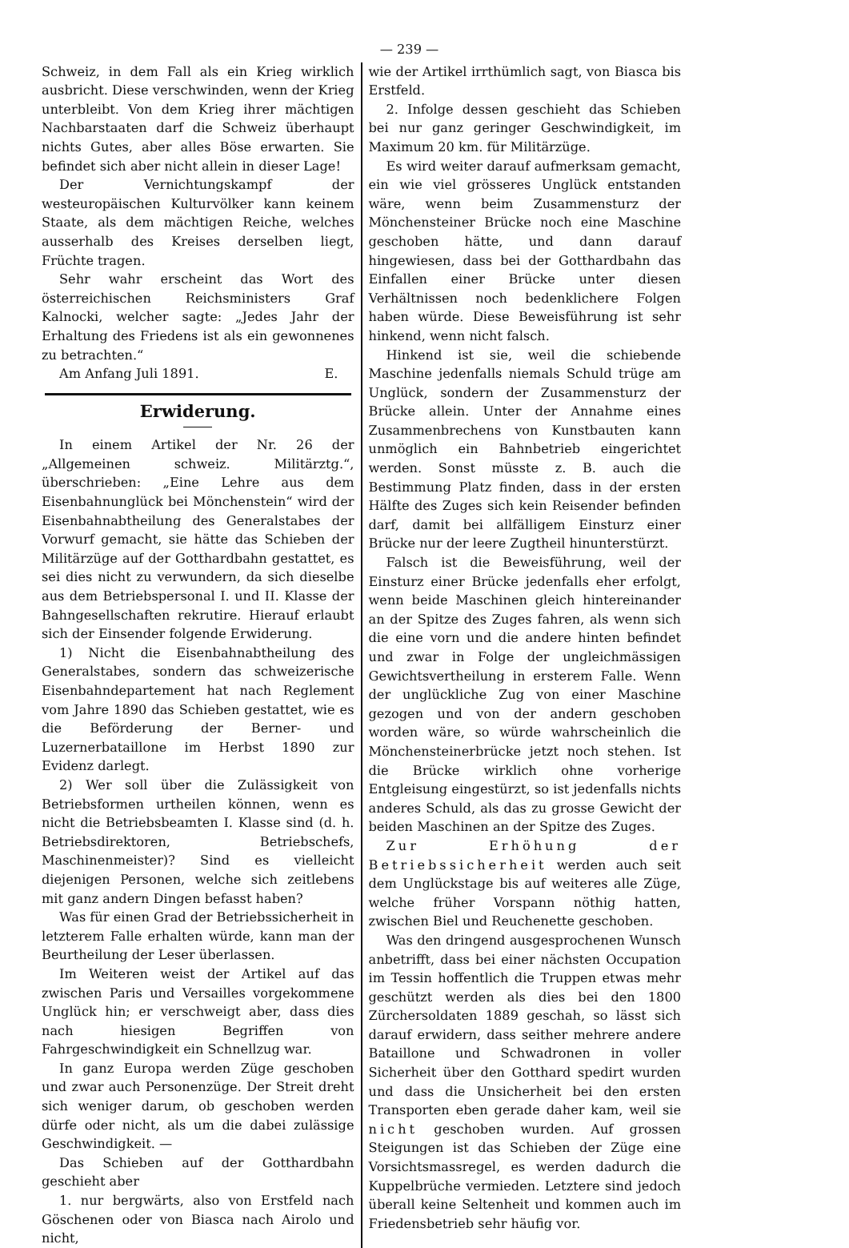— 239 —
Schweiz, in dem Fall als ein Krieg wirklich ausbricht. Diese verschwinden, wenn der Krieg unterbleibt. Von dem Krieg ihrer mächtigen Nachbarstaaten darf die Schweiz überhaupt nichts Gutes, aber alles Böse erwarten. Sie befindet sich aber nicht allein in dieser Lage!
Der Vernichtungskampf der westeuropäischen Kulturvölker kann keinem Staate, als dem mächtigen Reiche, welches ausserhalb des Kreises derselben liegt, Früchte tragen.
Sehr wahr erscheint das Wort des österreichischen Reichsministers Graf Kalnocki, welcher sagte: „Jedes Jahr der Erhaltung des Friedens ist als ein gewonnenes zu betrachten.“
Am Anfang Juli 1891. E.
Erwiderung.
In einem Artikel der Nr. 26 der „Allgemeinen schweiz. Militärztg.“, überschrieben: „Eine Lehre aus dem Eisenbahnunglück bei Mönchenstein“ wird der Eisenbahnabtheilung des Generalstabes der Vorwurf gemacht, sie hätte das Schieben der Militärzüge auf der Gotthardbahn gestattet, es sei dies nicht zu verwundern, da sich dieselbe aus dem Betriebspersonal I. und II. Klasse der Bahngesellschaften rekrutire. Hierauf erlaubt sich der Einsender folgende Erwiderung.
1) Nicht die Eisenbahnabtheilung des Generalstabes, sondern das schweizerische Eisenbahndepartement hat nach Reglement vom Jahre 1890 das Schieben gestattet, wie es die Beförderung der Berner- und Luzernerbataillone im Herbst 1890 zur Evidenz darlegt.
2) Wer soll über die Zulässigkeit von Betriebsformen urtheilen können, wenn es nicht die Betriebsbeamten I. Klasse sind (d. h. Betriebsdirektoren, Betriebschefs, Maschinenmeister)? Sind es vielleicht diejenigen Personen, welche sich zeitlebens mit ganz andern Dingen befasst haben?
Was für einen Grad der Betriebssicherheit in letzterem Falle erhalten würde, kann man der Beurtheilung der Leser überlassen.
Im Weiteren weist der Artikel auf das zwischen Paris und Versailles vorgekommene Unglück hin; er verschweigt aber, dass dies nach hiesigen Begriffen von Fahrgeschwindigkeit ein Schnellzug war.
In ganz Europa werden Züge geschoben und zwar auch Personenzüge. Der Streit dreht sich weniger darum, ob geschoben werden dürfe oder nicht, als um die dabei zulässige Geschwindigkeit. —
Das Schieben auf der Gotthardbahn geschieht aber
1. nur bergwärts, also von Erstfeld nach Göschenen oder von Biasca nach Airolo und nicht,
wie der Artikel irrthümlich sagt, von Biasca bis Erstfeld.
2. Infolge dessen geschieht das Schieben bei nur ganz geringer Geschwindigkeit, im Maximum 20 km. für Militärzüge.
Es wird weiter darauf aufmerksam gemacht, ein wie viel grösseres Unglück entstanden wäre, wenn beim Zusammensturz der Mönchensteiner Brücke noch eine Maschine geschoben hätte, und dann darauf hingewiesen, dass bei der Gotthardbahn das Einfallen einer Brücke unter diesen Verhältnissen noch bedenklichere Folgen haben würde. Diese Beweisführung ist sehr hinkend, wenn nicht falsch.
Hinkend ist sie, weil die schiebende Maschine jedenfalls niemals Schuld trüge am Unglück, sondern der Zusammensturz der Brücke allein. Unter der Annahme eines Zusammenbrechens von Kunstbauten kann unmöglich ein Bahnbetrieb eingerichtet werden. Sonst müsste z. B. auch die Bestimmung Platz finden, dass in der ersten Hälfte des Zuges sich kein Reisender befinden darf, damit bei allfälligem Einsturz einer Brücke nur der leere Zugtheil hinunterstürzt.
Falsch ist die Beweisführung, weil der Einsturz einer Brücke jedenfalls eher erfolgt, wenn beide Maschinen gleich hintereinander an der Spitze des Zuges fahren, als wenn sich die eine vorn und die andere hinten befindet und zwar in Folge der ungleichmässigen Gewichtsvertheilung in ersterem Falle. Wenn der unglückliche Zug von einer Maschine gezogen und von der andern geschoben worden wäre, so würde wahrscheinlich die Mönchensteinerbrücke jetzt noch stehen. Ist die Brücke wirklich ohne vorherige Entgleisung eingestürzt, so ist jedenfalls nichts anderes Schuld, als das zu grosse Gewicht der beiden Maschinen an der Spitze des Zuges.
Zur Erhöhung der Betriebssicherheit werden auch seit dem Unglückstage bis auf weiteres alle Züge, welche früher Vorspann nöthig hatten, zwischen Biel und Reuchenette geschoben.
Was den dringend ausgesprochenen Wunsch anbetrifft, dass bei einer nächsten Occupation im Tessin hoffentlich die Truppen etwas mehr geschützt werden als dies bei den 1800 Zürchersoldaten 1889 geschah, so lässt sich darauf erwidern, dass seither mehrere andere Bataillone und Schwadronen in voller Sicherheit über den Gotthard spedirt wurden und dass die Unsicherheit bei den ersten Transporten eben gerade daher kam, weil sie nicht geschoben wurden. Auf grossen Steigungen ist das Schieben der Züge eine Vorsichtsmassregel, es werden dadurch die Kuppelbrüche vermieden. Letztere sind jedoch überall keine Seltenheit und kommen auch im Friedensbetrieb sehr häufig vor.